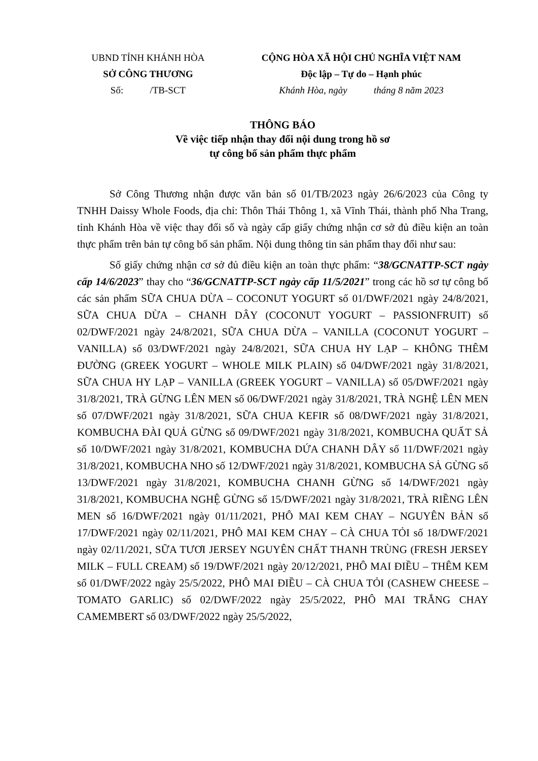UBND TỈNH KHÁNH HÒA
SỞ CÔNG THƯƠNG
Số: /TB-SCT
CỘNG HÒA XÃ HỘI CHỦ NGHĨA VIỆT NAM
Độc lập – Tự do – Hạnh phúc
Khánh Hòa, ngày tháng 8 năm 2023
THÔNG BÁO
Về việc tiếp nhận thay đổi nội dung trong hồ sơ
tự công bố sản phẩm thực phẩm
Sở Công Thương nhận được văn bản số 01/TB/2023 ngày 26/6/2023 của Công ty TNHH Daissy Whole Foods, địa chỉ: Thôn Thái Thông 1, xã Vĩnh Thái, thành phố Nha Trang, tỉnh Khánh Hòa về việc thay đổi số và ngày cấp giấy chứng nhận cơ sở đủ điều kiện an toàn thực phẩm trên bản tự công bố sản phẩm. Nội dung thông tin sản phẩm thay đổi như sau:
Số giấy chứng nhận cơ sở đủ điều kiện an toàn thực phẩm: “38/GCNATTP-SCT ngày cấp 14/6/2023” thay cho “36/GCNATTP-SCT ngày cấp 11/5/2021” trong các hồ sơ tự công bố các sản phẩm SỮA CHUA DỪA – COCONUT YOGURT số 01/DWF/2021 ngày 24/8/2021, SỮA CHUA DỪA – CHANH DÂY (COCONUT YOGURT – PASSIONFRUIT) số 02/DWF/2021 ngày 24/8/2021, SỮA CHUA DỪA – VANILLA (COCONUT YOGURT – VANILLA) số 03/DWF/2021 ngày 24/8/2021, SỮA CHUA HY LẠP – KHÔNG THÊM ĐƯỜNG (GREEK YOGURT – WHOLE MILK PLAIN) số 04/DWF/2021 ngày 31/8/2021, SỮA CHUA HY LẠP – VANILLA (GREEK YOGURT – VANILLA) số 05/DWF/2021 ngày 31/8/2021, TRÀ GỪNG LÊN MEN số 06/DWF/2021 ngày 31/8/2021, TRÀ NGHỆ LÊN MEN số 07/DWF/2021 ngày 31/8/2021, SỮA CHUA KEFIR số 08/DWF/2021 ngày 31/8/2021, KOMBUCHA ĐÀI QUẢ GỪNG số 09/DWF/2021 ngày 31/8/2021, KOMBUCHA QUẤT SẢ số 10/DWF/2021 ngày 31/8/2021, KOMBUCHA DỨA CHANH DÂY số 11/DWF/2021 ngày 31/8/2021, KOMBUCHA NHO số 12/DWF/2021 ngày 31/8/2021, KOMBUCHA SẢ GỪNG số 13/DWF/2021 ngày 31/8/2021, KOMBUCHA CHANH GỪNG số 14/DWF/2021 ngày 31/8/2021, KOMBUCHA NGHỆ GỪNG số 15/DWF/2021 ngày 31/8/2021, TRÀ RIỀNG LÊN MEN số 16/DWF/2021 ngày 01/11/2021, PHÔ MAI KEM CHAY – NGUYÊN BẢN số 17/DWF/2021 ngày 02/11/2021, PHÔ MAI KEM CHAY – CÀ CHUA TỎI số 18/DWF/2021 ngày 02/11/2021, SỮA TƯƠI JERSEY NGUYÊN CHẤT THANH TRÙNG (FRESH JERSEY MILK – FULL CREAM) số 19/DWF/2021 ngày 20/12/2021, PHÔ MAI ĐIỀU – THÊM KEM số 01/DWF/2022 ngày 25/5/2022, PHÔ MAI ĐIỀU – CÀ CHUA TỎI (CASHEW CHEESE – TOMATO GARLIC) số 02/DWF/2022 ngày 25/5/2022, PHÔ MAI TRẮNG CHAY CAMEMBERT số 03/DWF/2022 ngày 25/5/2022,